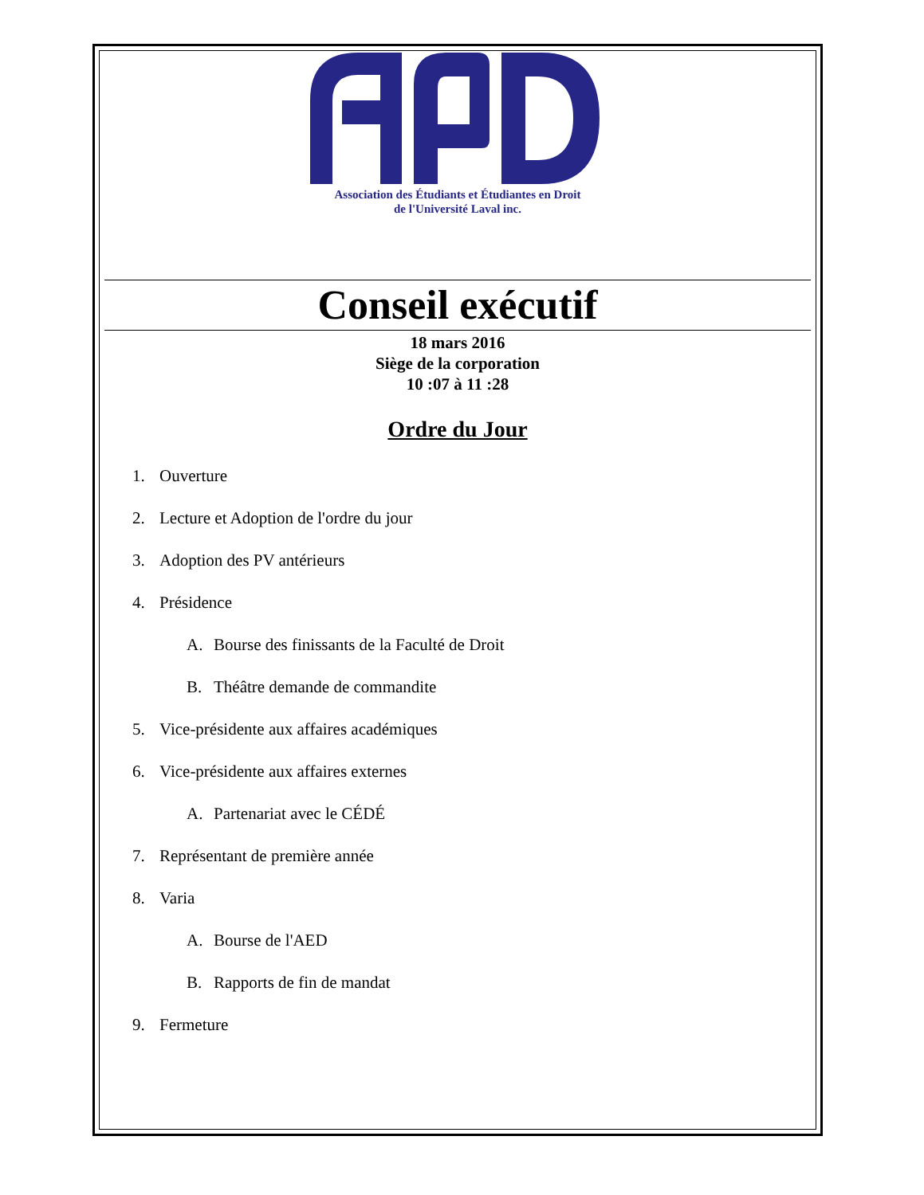Association des Étudiants et Étudiantes en Droit
de l'Université Laval inc.
Conseil exécutif
18 mars 2016
Siège de la corporation
10 :07 à 11 :28
Ordre du Jour
1. Ouverture
2. Lecture et Adoption de l'ordre du jour
3. Adoption des PV antérieurs
4. Présidence
A. Bourse des finissants de la Faculté de Droit
B. Théâtre demande de commandite
5. Vice-présidente aux affaires académiques
6. Vice-présidente aux affaires externes
A. Partenariat avec le CÉDÉ
7. Représentant de première année
8. Varia
A. Bourse de l'AED
B. Rapports de fin de mandat
9. Fermeture